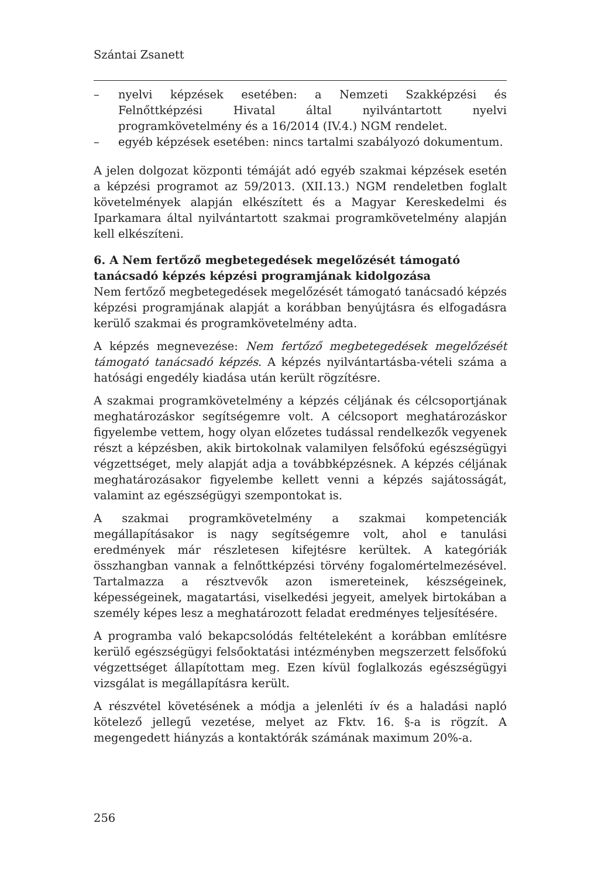Szántai Zsanett
– nyelvi képzések esetében: a Nemzeti Szakképzési és Felnőttképzési Hivatal által nyilvántartott nyelvi programkövetelmény és a 16/2014 (IV.4.) NGM rendelet.
– egyéb képzések esetében: nincs tartalmi szabályozó dokumentum.
A jelen dolgozat központi témáját adó egyéb szakmai képzések esetén a képzési programot az 59/2013. (XII.13.) NGM rendeletben foglalt követelmények alapján elkészített és a Magyar Kereskedelmi és Iparkamara által nyilvántartott szakmai programkövetelmény alapján kell elkészíteni.
6. A Nem fertőző megbetegedések megelőzését támogató tanácsadó képzés képzési programjának kidolgozása
Nem fertőző megbetegedések megelőzését támogató tanácsadó képzés képzési programjának alapját a korábban benyújtásra és elfogadásra kerülő szakmai és programkövetelmény adta.
A képzés megnevezése: Nem fertőző megbetegedések megelőzését támogató tanácsadó képzés. A képzés nyilvántartásba-vételi száma a hatósági engedély kiadása után került rögzítésre.
A szakmai programkövetelmény a képzés céljának és célcsoportjának meghatározáskor segítségemre volt. A célcsoport meghatározáskor figyelembe vettem, hogy olyan előzetes tudással rendelkezők vegyenek részt a képzésben, akik birtokolnak valamilyen felsőfokú egészségügyi végzettséget, mely alapját adja a továbbképzésnek. A képzés céljának meghatározásakor figyelembe kellett venni a képzés sajátosságát, valamint az egészségügyi szempontokat is.
A szakmai programkövetelmény a szakmai kompetenciák megállapításakor is nagy segítségemre volt, ahol e tanulási eredmények már részletesen kifejtésre kerültek. A kategóriák összhangban vannak a felnőttképzési törvény fogalomértelmezésével. Tartalmazza a résztvevők azon ismereteinek, készségeinek, képességeinek, magatartási, viselkedési jegyeit, amelyek birtokában a személy képes lesz a meghatározott feladat eredményes teljesítésére.
A programba való bekapcsolódás feltételeként a korábban említésre kerülő egészségügyi felsőoktatási intézményben megszerzett felsőfokú végzettséget állapítottam meg. Ezen kívül foglalkozás egészségügyi vizsgálat is megállapításra került.
A részvétel követésének a módja a jelenléti ív és a haladási napló kötelező jellegű vezetése, melyet az Fktv. 16. §-a is rögzít. A megengedett hiányzás a kontaktórák számának maximum 20%-a.
256